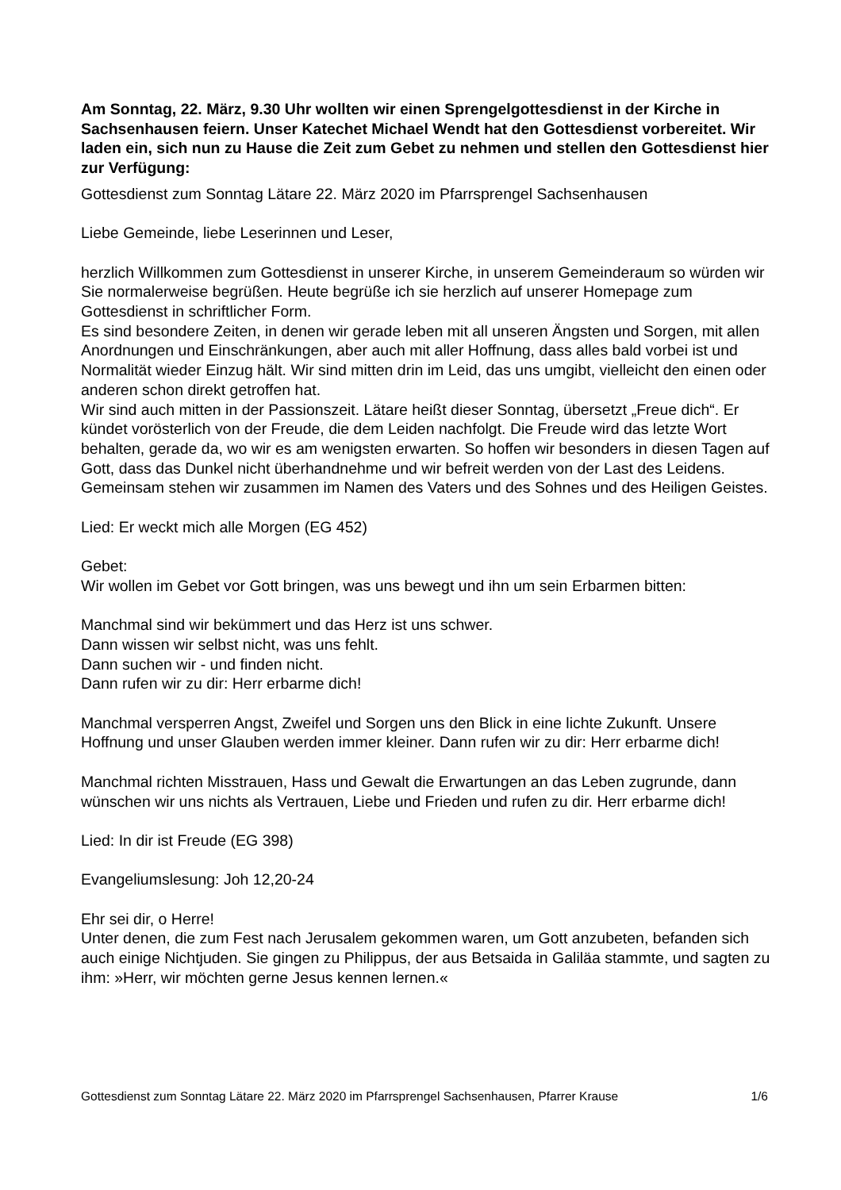Am Sonntag, 22. März, 9.30 Uhr wollten wir einen Sprengelgottesdienst in der Kirche in Sachsenhausen feiern. Unser Katechet Michael Wendt hat den Gottesdienst vorbereitet. Wir laden ein, sich nun zu Hause die Zeit zum Gebet zu nehmen und stellen den Gottesdienst hier zur Verfügung:
Gottesdienst zum Sonntag Lätare 22. März 2020 im Pfarrsprengel Sachsenhausen
Liebe Gemeinde, liebe Leserinnen und Leser,
herzlich Willkommen zum Gottesdienst in unserer Kirche, in unserem Gemeinderaum so würden wir Sie normalerweise begrüßen. Heute begrüße ich sie herzlich auf unserer Homepage zum Gottesdienst in schriftlicher Form.
Es sind besondere Zeiten, in denen wir gerade leben mit all unseren Ängsten und Sorgen, mit allen Anordnungen und Einschränkungen, aber auch mit aller Hoffnung, dass alles bald vorbei ist und Normalität wieder Einzug hält. Wir sind mitten drin im Leid, das uns umgibt, vielleicht den einen oder anderen schon direkt getroffen hat.
Wir sind auch mitten in der Passionszeit. Lätare heißt dieser Sonntag, übersetzt „Freue dich“. Er kündet vorösterlich von der Freude, die dem Leiden nachfolgt. Die Freude wird das letzte Wort behalten, gerade da, wo wir es am wenigsten erwarten. So hoffen wir besonders in diesen Tagen auf Gott, dass das Dunkel nicht überhandnehme und wir befreit werden von der Last des Leidens.
Gemeinsam stehen wir zusammen im Namen des Vaters und des Sohnes und des Heiligen Geistes.
Lied: Er weckt mich alle Morgen (EG 452)
Gebet:
Wir wollen im Gebet vor Gott bringen, was uns bewegt und ihn um sein Erbarmen bitten:
Manchmal sind wir bekümmert und das Herz ist uns schwer.
Dann wissen wir selbst nicht, was uns fehlt.
Dann suchen wir - und finden nicht.
Dann rufen wir zu dir: Herr erbarme dich!
Manchmal versperren Angst, Zweifel und Sorgen uns den Blick in eine lichte Zukunft. Unsere Hoffnung und unser Glauben werden immer kleiner. Dann rufen wir zu dir: Herr erbarme dich!
Manchmal richten Misstrauen, Hass und Gewalt die Erwartungen an das Leben zugrunde, dann wünschen wir uns nichts als Vertrauen, Liebe und Frieden und rufen zu dir. Herr erbarme dich!
Lied: In dir ist Freude (EG 398)
Evangeliumslesung: Joh 12,20-24
Ehr sei dir, o Herre!
Unter denen, die zum Fest nach Jerusalem gekommen waren, um Gott anzubeten, befanden sich auch einige Nichtjuden. Sie gingen zu Philippus, der aus Betsaida in Galiläa stammte, und sagten zu ihm: »Herr, wir möchten gerne Jesus kennen lernen.«
Gottesdienst zum Sonntag Lätare 22. März 2020 im Pfarrsprengel Sachsenhausen, Pfarrer Krause 1/6